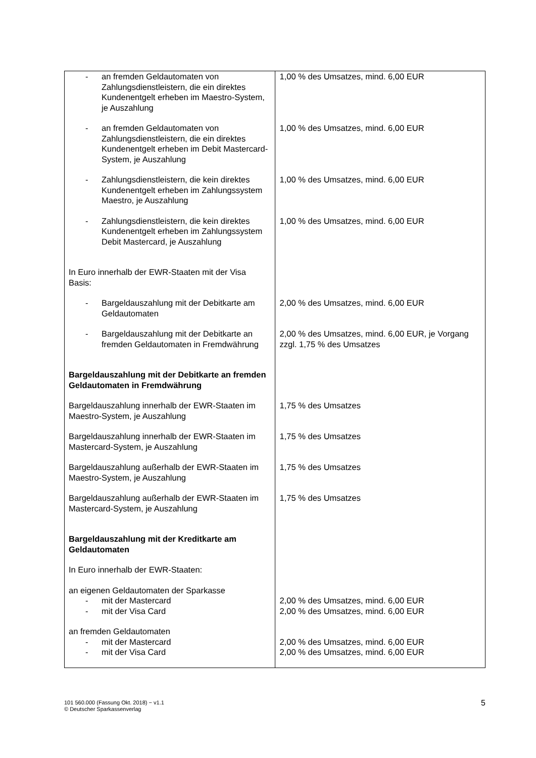| - an fremden Geldautomaten von Zahlungsdienstleistern, die ein direktes Kundenentgelt erheben im Maestro-System, je Auszahlung | 1,00 % des Umsatzes, mind. 6,00 EUR |
| - an fremden Geldautomaten von Zahlungsdienstleistern, die ein direktes Kundenentgelt erheben im Debit Mastercard-System, je Auszahlung | 1,00 % des Umsatzes, mind. 6,00 EUR |
| - Zahlungsdienstleistern, die kein direktes Kundenentgelt erheben im Zahlungssystem Maestro, je Auszahlung | 1,00 % des Umsatzes, mind. 6,00 EUR |
| - Zahlungsdienstleistern, die kein direktes Kundenentgelt erheben im Zahlungssystem Debit Mastercard, je Auszahlung | 1,00 % des Umsatzes, mind. 6,00 EUR |
| In Euro innerhalb der EWR-Staaten mit der Visa Basis: | |
| - Bargeldauszahlung mit der Debitkarte am Geldautomaten | 2,00 % des Umsatzes, mind. 6,00 EUR |
| - Bargeldauszahlung mit der Debitkarte an fremden Geldautomaten in Fremdwährung | 2,00 % des Umsatzes, mind. 6,00 EUR, je Vorgang zzgl. 1,75 % des Umsatzes |
| Bargeldauszahlung mit der Debitkarte an fremden Geldautomaten in Fremdwährung | |
| Bargeldauszahlung innerhalb der EWR-Staaten im Maestro-System, je Auszahlung | 1,75 % des Umsatzes |
| Bargeldauszahlung innerhalb der EWR-Staaten im Mastercard-System, je Auszahlung | 1,75 % des Umsatzes |
| Bargeldauszahlung außerhalb der EWR-Staaten im Maestro-System, je Auszahlung | 1,75 % des Umsatzes |
| Bargeldauszahlung außerhalb der EWR-Staaten im Mastercard-System, je Auszahlung | 1,75 % des Umsatzes |
| Bargeldauszahlung mit der Kreditkarte am Geldautomaten In Euro innerhalb der EWR-Staaten: | |
| an eigenen Geldautomaten der Sparkasse - mit der Mastercard - mit der Visa Card | 2,00 % des Umsatzes, mind. 6,00 EUR 2,00 % des Umsatzes, mind. 6,00 EUR |
| an fremden Geldautomaten - mit der Mastercard - mit der Visa Card | 2,00 % des Umsatzes, mind. 6,00 EUR 2,00 % des Umsatzes, mind. 6,00 EUR |
101 560.000 (Fassung Okt. 2018) − v1.1
© Deutscher Sparkassenverlag
5